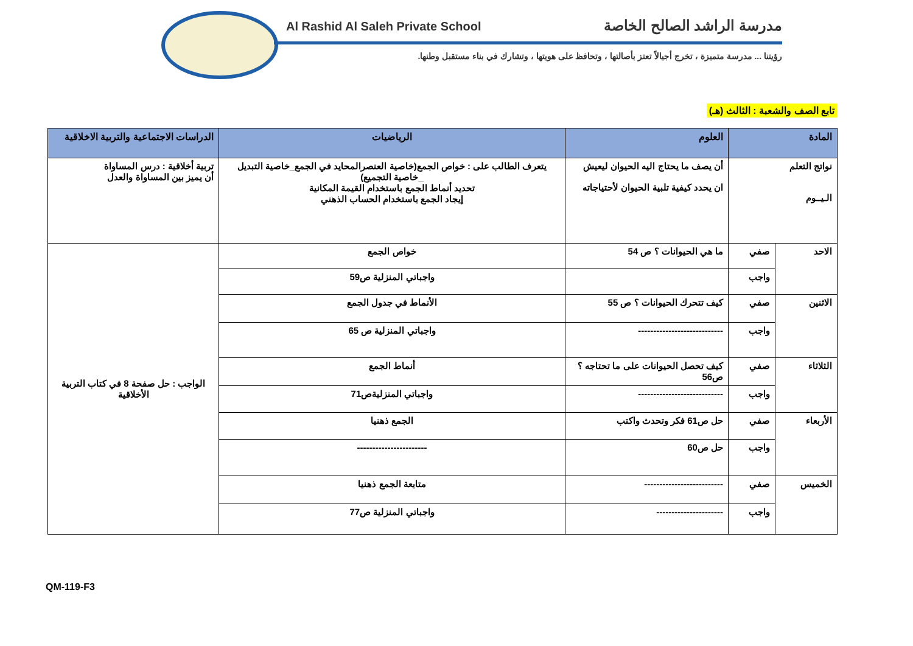Al Rashid Al Saleh Private School
مدرسة الراشد الصالح الخاصة
رؤيتنا ... مدرسة متميزة ، تخرج أجيالاً تعتز بأصالتها ، وتحافظ على هويتها ، وتشارك في بناء مستقبل وطنها.
تابع الصف والشعبة : الثالث (هـ)
| المادة | | العلوم | الرياضيات | الدراسات الاجتماعية والتربية الاخلاقية |
| --- | --- | --- | --- | --- |
| نواتج التعلم الـيــوم | | أن يصف ما يحتاج اليه الحيوان ليعيش ان يحدد كيفية تلبية الحيوان لأحتياجاته | يتعرف الطالب على : خواص الجمع(خاصية العنصرالمحايد في الجمع_خاصية التبديل _خاصية التجميع) تحديد أنماط الجمع باستخدام القيمة المكانية إيجاد الجمع باستخدام الحساب الذهني | تربية أخلاقية : درس المساواة أن يميز بين المساواة والعدل |
| الاحد | صفي | ما هي الحيوانات ؟ ص 54 | خواص الجمع | الواجب : حل صفحة 8 في كتاب التربية الأخلاقية |
| | واجب | | واجباتي المنزلية ص59 | |
| الاثنين | صفي | كيف تتحرك الحيوانات ؟ ص 55 | الأنماط في جدول الجمع | |
| | واجب | ---------------------------- | واجباتي المنزلية ص 65 | |
| الثلاثاء | صفي | كيف تحصل الحيوانات على ما تحتاجه ؟ ص56 | أنماط الجمع | |
| | واجب | ---------------------------- | واجباتي المنزليةص71 | |
| الأربعاء | صفي | حل ص61 فكر وتحدث واكتب | الجمع ذهنيا | |
| | واجب | حل ص60 | ----------------------- | |
| الخميس | صفي | -------------------------- | متابعة الجمع ذهنيا | |
| | واجب | ---------------------- | واجباتي المنزلية ص77 | |
QM-119-F3